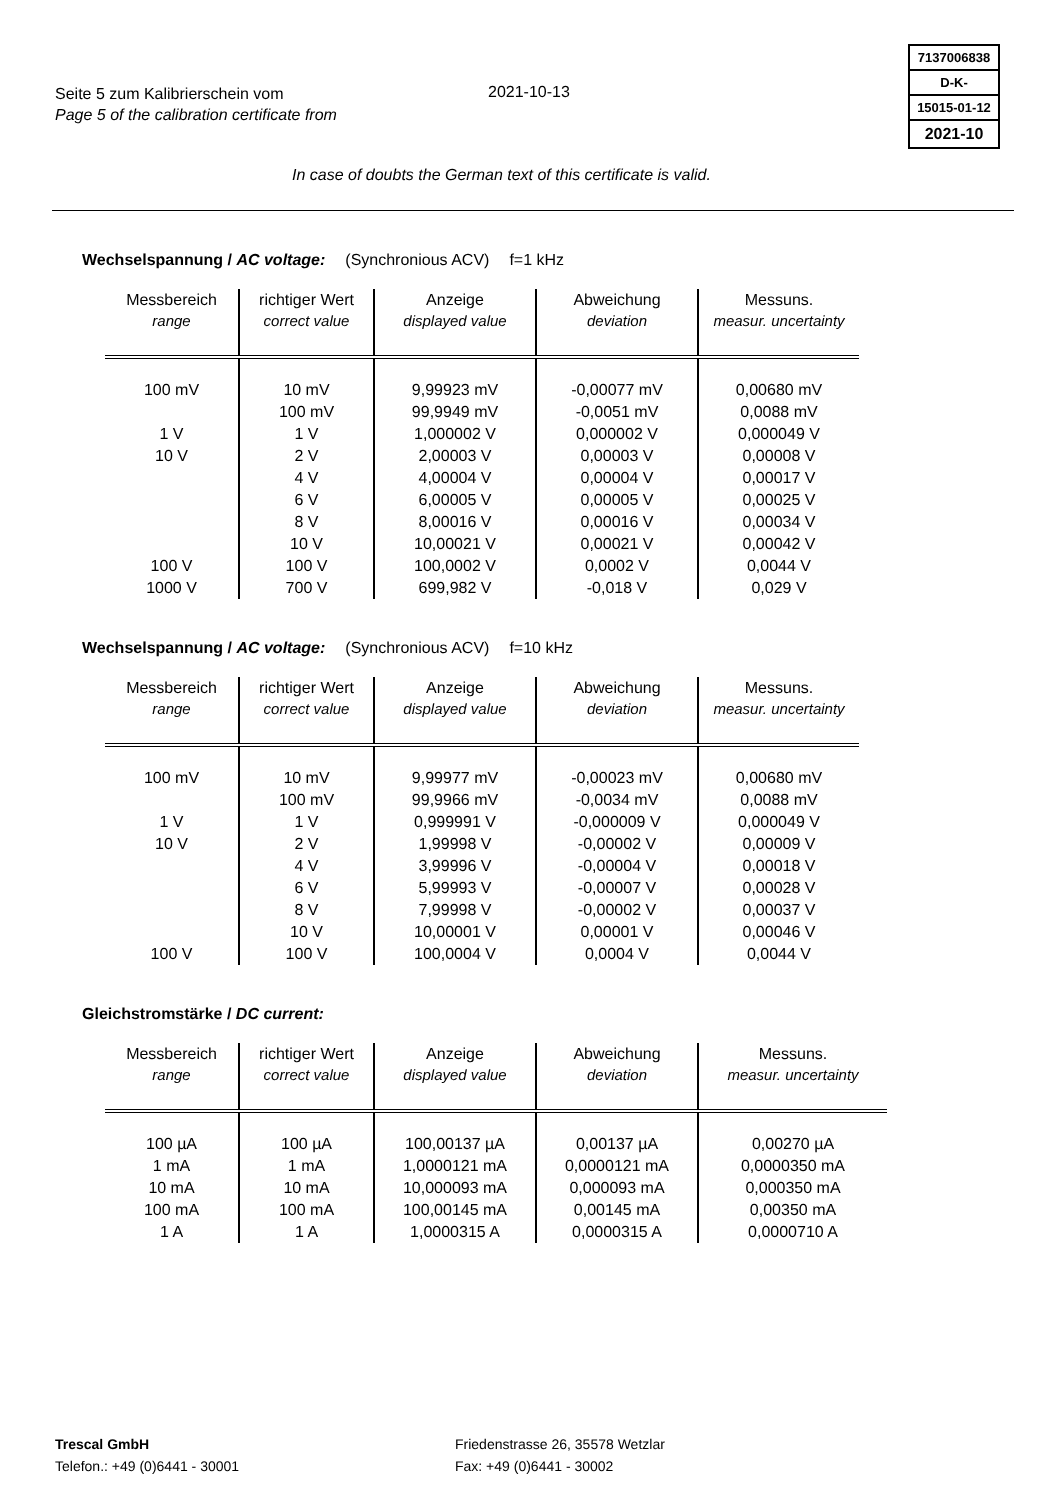Seite 5 zum Kalibrierschein vom
Page 5 of the calibration certificate from
2021-10-13
7137006838
D-K-
15015-01-12
2021-10
In case of doubts the German text of this certificate is valid.
Wechselspannung / AC voltage: (Synchronious ACV) f=1 kHz
| Messbereich range | richtiger Wert correct value | Anzeige displayed value | Abweichung deviation | Messuns. measur. uncertainty |
| --- | --- | --- | --- | --- |
| 100 mV | 10 mV | 9,99923 mV | -0,00077 mV | 0,00680 mV |
| | 100 mV | 99,9949 mV | -0,0051 mV | 0,0088 mV |
| 1 V | 1 V | 1,000002 V | 0,000002 V | 0,000049 V |
| 10 V | 2 V | 2,00003 V | 0,00003 V | 0,00008 V |
| | 4 V | 4,00004 V | 0,00004 V | 0,00017 V |
| | 6 V | 6,00005 V | 0,00005 V | 0,00025 V |
| | 8 V | 8,00016 V | 0,00016 V | 0,00034 V |
| | 10 V | 10,00021 V | 0,00021 V | 0,00042 V |
| 100 V | 100 V | 100,0002 V | 0,0002 V | 0,0044 V |
| 1000 V | 700 V | 699,982 V | -0,018 V | 0,029 V |
Wechselspannung / AC voltage: (Synchronious ACV) f=10 kHz
| Messbereich range | richtiger Wert correct value | Anzeige displayed value | Abweichung deviation | Messuns. measur. uncertainty |
| --- | --- | --- | --- | --- |
| 100 mV | 10 mV | 9,99977 mV | -0,00023 mV | 0,00680 mV |
| | 100 mV | 99,9966 mV | -0,0034 mV | 0,0088 mV |
| 1 V | 1 V | 0,999991 V | -0,000009 V | 0,000049 V |
| 10 V | 2 V | 1,99998 V | -0,00002 V | 0,00009 V |
| | 4 V | 3,99996 V | -0,00004 V | 0,00018 V |
| | 6 V | 5,99993 V | -0,00007 V | 0,00028 V |
| | 8 V | 7,99998 V | -0,00002 V | 0,00037 V |
| | 10 V | 10,00001 V | 0,00001 V | 0,00046 V |
| 100 V | 100 V | 100,0004 V | 0,0004 V | 0,0044 V |
Gleichstromstärke / DC current:
| Messbereich range | richtiger Wert correct value | Anzeige displayed value | Abweichung deviation | Messuns. measur. uncertainty |
| --- | --- | --- | --- | --- |
| 100 µA | 100 µA | 100,00137 µA | 0,00137 µA | 0,00270 µA |
| 1 mA | 1 mA | 1,0000121 mA | 0,0000121 mA | 0,0000350 mA |
| 10 mA | 10 mA | 10,000093 mA | 0,000093 mA | 0,000350 mA |
| 100 mA | 100 mA | 100,00145 mA | 0,00145 mA | 0,00350 mA |
| 1 A | 1 A | 1,0000315 A | 0,0000315 A | 0,0000710 A |
Trescal GmbH
Telefon.: +49 (0)6441 - 30001
Friedenstrasse 26, 35578 Wetzlar
Fax: +49 (0)6441 - 30002